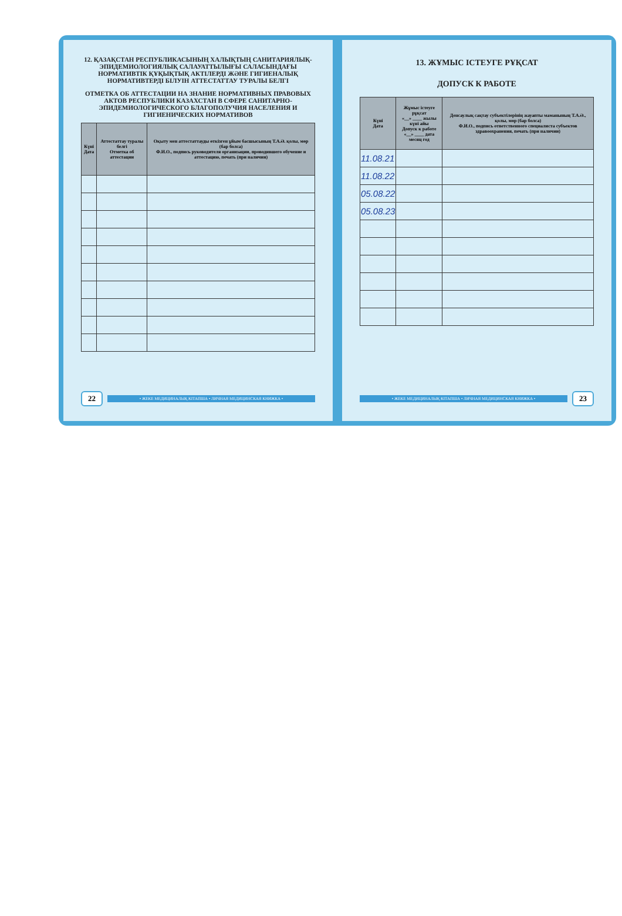12. ҚАЗАҚСТАН РЕСПУБЛИКАСЫНЫҢ ХАЛЫҚТЫҢ САНИТАРИЯЛЫҚ-ЭПИДЕМИОЛОГИЯЛЫҚ САЛАУАТТЫЛЫҒЫ САЛАСЫНДАҒЫ НОРМАТИВТІК ҚҰҚЫҚТЫҚ АКТІЛЕРДІ ЖӘНЕ ГИГИЕНАЛЫҚ НОРМАТИВТЕРДІ БІЛУІН АТТЕСТАТТАУ ТУРАЛЫ БЕЛГІ
ОТМЕТКА ОБ АТТЕСТАЦИИ НА ЗНАНИЕ НОРМАТИВНЫХ ПРАВОВЫХ АКТОВ РЕСПУБЛИКИ КАЗАХСТАН В СФЕРЕ САНИТАРНО-ЭПИДЕМИОЛОГИЧЕСКОГО БЛАГОПОЛУЧИЯ НАСЕЛЕНИЯ И ГИГИЕНИЧЕСКИХ НОРМАТИВОВ
| Күні Дата | Аттестаттау туралы белгі Отметка об аттестации | Оқыту мен аттестаттауды өткізген ұйым басшысының Т.А.Ә. қолы, мөр (бар болса) Ф.И.О., подпись руководителя организации, проводившего обучение и аттестацию, печать (при наличии) |
| --- | --- | --- |
22 • ЖЕКЕ МЕДИЦИНАЛЫҚ КІТАПША • ЛИЧНАЯ МЕДИЦИНСКАЯ КНИЖКА •
13. ЖҰМЫС ІСТЕУГЕ РҰҚСАТ
ДОПУСК К РАБОТЕ
| Күні Дата | Жұмыс істеуге рұқсат «__» ____ жылы күні айы Допуск к работе «__» ____ дата месяц год | Денсаулық сақтау субъектілерінің жауапты маманының Т.А.Ә., қолы, мөр (бар болса) Ф.И.О., подпись ответственного специалиста субъектов здравоохранения, печать (при наличии) |
| --- | --- | --- |
| 11.08.21 | | |
| 11.08.22 | | |
| 05.08.22 | | |
| 05.08.23 | | |
• ЖЕКЕ МЕДИЦИНАЛЫҚ КІТАПША • ЛИЧНАЯ МЕДИЦИНСКАЯ КНИЖКА • 23